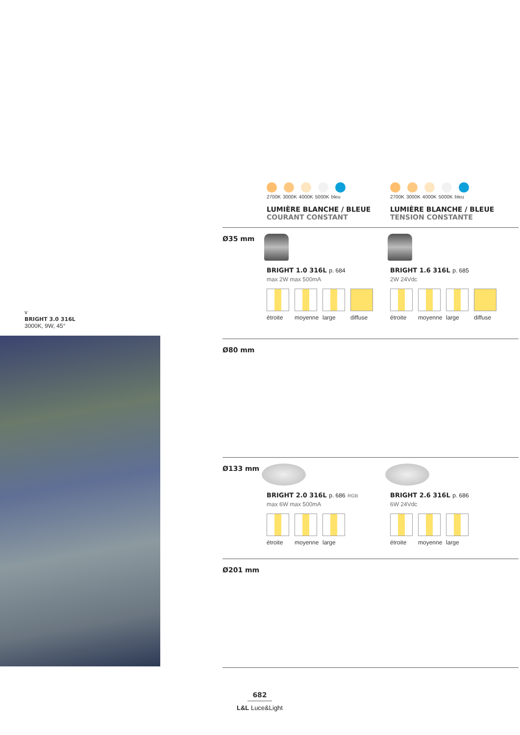v
BRIGHT 3.0 316L
3000K, 9W, 45°
2700K 3000K 4000K 5000K bleu
LUMIÈRE BLANCHE / BLEUE
COURANT CONSTANT
2700K 3000K 4000K 5000K bleu
LUMIÈRE BLANCHE / BLEUE
TENSION CONSTANTE
Ø35 mm
BRIGHT 1.0 316L p. 684
max 2W max 500mA
étroite
moyenne
large diffuse
BRIGHT 1.6 316L p. 685
2W 24Vdc
étroite
moyenne
large diffuse
Ø80 mm
Ø133 mm
BRIGHT 2.0 316L p. 686 RGB
max 6W max 500mA
étroite
moyenne
large
BRIGHT 2.6 316L p. 686
6W 24Vdc
étroite
moyenne
large
Ø201 mm
682
L&L Luce&Light